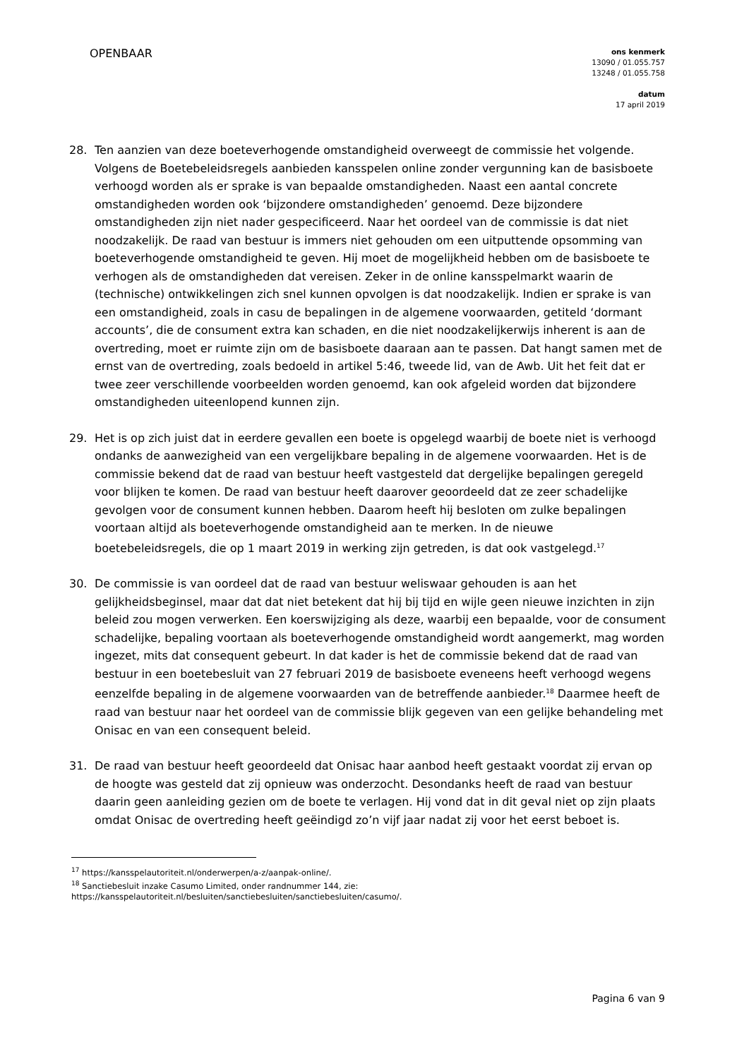OPENBAAR
ons kenmerk
13090 / 01.055.757
13248 / 01.055.758
datum
17 april 2019
28. Ten aanzien van deze boeteverhogende omstandigheid overweegt de commissie het volgende. Volgens de Boetebeleidsregels aanbieden kansspelen online zonder vergunning kan de basisboete verhoogd worden als er sprake is van bepaalde omstandigheden. Naast een aantal concrete omstandigheden worden ook ‘bijzondere omstandigheden’ genoemd. Deze bijzondere omstandigheden zijn niet nader gespecificeerd. Naar het oordeel van de commissie is dat niet noodzakelijk. De raad van bestuur is immers niet gehouden om een uitputtende opsomming van boeteverhogende omstandigheid te geven. Hij moet de mogelijkheid hebben om de basisboete te verhogen als de omstandigheden dat vereisen. Zeker in de online kansspelmarkt waarin de (technische) ontwikkelingen zich snel kunnen opvolgen is dat noodzakelijk. Indien er sprake is van een omstandigheid, zoals in casu de bepalingen in de algemene voorwaarden, getiteld ‘dormant accounts’, die de consument extra kan schaden, en die niet noodzakelijkerwijs inherent is aan de overtreding, moet er ruimte zijn om de basisboete daaraan aan te passen. Dat hangt samen met de ernst van de overtreding, zoals bedoeld in artikel 5:46, tweede lid, van de Awb. Uit het feit dat er twee zeer verschillende voorbeelden worden genoemd, kan ook afgeleid worden dat bijzondere omstandigheden uiteenlopend kunnen zijn.
29. Het is op zich juist dat in eerdere gevallen een boete is opgelegd waarbij de boete niet is verhoogd ondanks de aanwezigheid van een vergelijkbare bepaling in de algemene voorwaarden. Het is de commissie bekend dat de raad van bestuur heeft vastgesteld dat dergelijke bepalingen geregeld voor blijken te komen. De raad van bestuur heeft daarover geoordeeld dat ze zeer schadelijke gevolgen voor de consument kunnen hebben. Daarom heeft hij besloten om zulke bepalingen voortaan altijd als boeteverhogende omstandigheid aan te merken. In de nieuwe boetebeleidsregels, die op 1 maart 2019 in werking zijn getreden, is dat ook vastgelegd.<sup>17</sup>
30. De commissie is van oordeel dat de raad van bestuur weliswaar gehouden is aan het gelijkheidsbeginsel, maar dat dat niet betekent dat hij bij tijd en wijle geen nieuwe inzichten in zijn beleid zou mogen verwerken. Een koerswijziging als deze, waarbij een bepaalde, voor de consument schadelijke, bepaling voortaan als boeteverhogende omstandigheid wordt aangemerkt, mag worden ingezet, mits dat consequent gebeurt. In dat kader is het de commissie bekend dat de raad van bestuur in een boetebesluit van 27 februari 2019 de basisboete eveneens heeft verhoogd wegens eenzelfde bepaling in de algemene voorwaarden van de betreffende aanbieder.<sup>18</sup> Daarmee heeft de raad van bestuur naar het oordeel van de commissie blijk gegeven van een gelijke behandeling met Onisac en van een consequent beleid.
31. De raad van bestuur heeft geoordeeld dat Onisac haar aanbod heeft gestaakt voordat zij ervan op de hoogte was gesteld dat zij opnieuw was onderzocht. Desondanks heeft de raad van bestuur daarin geen aanleiding gezien om de boete te verlagen. Hij vond dat in dit geval niet op zijn plaats omdat Onisac de overtreding heeft geëindigd zo’n vijf jaar nadat zij voor het eerst beboet is.
<sup>17</sup> https://kansspelautoriteit.nl/onderwerpen/a-z/aanpak-online/.
<sup>18</sup> Sanctiebesluit inzake Casumo Limited, onder randnummer 144, zie:
https://kansspelautoriteit.nl/besluiten/sanctiebesluiten/sanctiebesluiten/casumo/.
Pagina 6 van 9